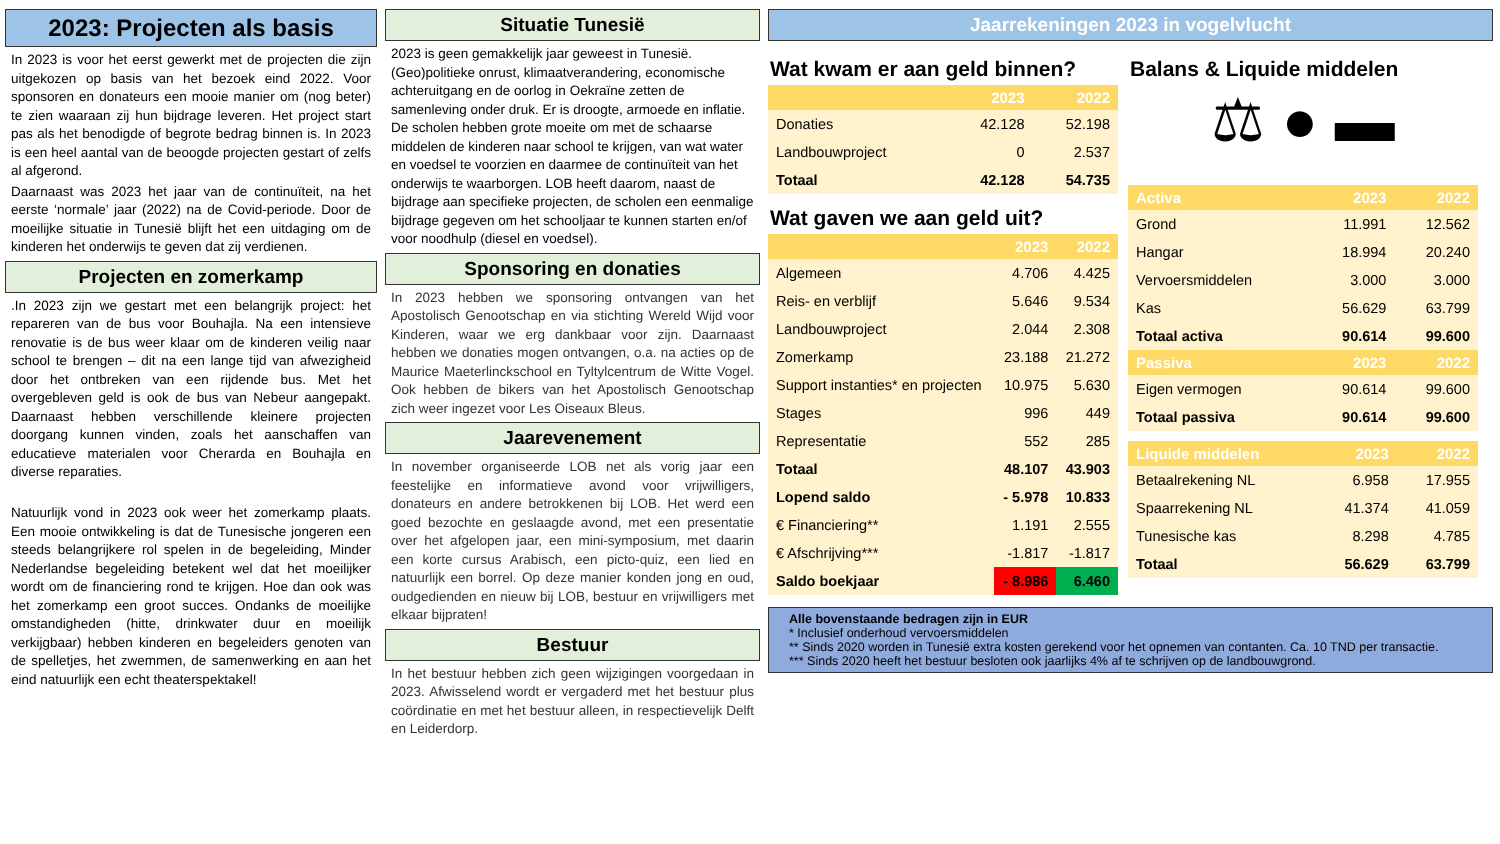2023: Projecten als basis
In 2023 is voor het eerst gewerkt met de projecten die zijn uitgekozen op basis van het bezoek eind 2022. Voor sponsoren en donateurs een mooie manier om (nog beter) te zien waaraan zij hun bijdrage leveren. Het project start pas als het benodigde of begrote bedrag binnen is. In 2023 is een heel aantal van de beoogde projecten gestart of zelfs al afgerond.
Daarnaast was 2023 het jaar van de continuïteit, na het eerste ‘normale’ jaar (2022) na de Covid-periode. Door de moeilijke situatie in Tunesië blijft het een uitdaging om de kinderen het onderwijs te geven dat zij verdienen.
Projecten en zomerkamp
.In 2023 zijn we gestart met een belangrijk project: het repareren van de bus voor Bouhajla. Na een intensieve renovatie is de bus weer klaar om de kinderen veilig naar school te brengen – dit na een lange tijd van afwezigheid door het ontbreken van een rijdende bus. Met het overgebleven geld is ook de bus van Nebeur aangepakt. Daarnaast hebben verschillende kleinere projecten doorgang kunnen vinden, zoals het aanschaffen van educatieve materialen voor Cherarda en Bouhajla en diverse reparaties.
Natuurlijk vond in 2023 ook weer het zomerkamp plaats. Een mooie ontwikkeling is dat de Tunesische jongeren een steeds belangrijkere rol spelen in de begeleiding, Minder Nederlandse begeleiding betekent wel dat het moeilijker wordt om de financiering rond te krijgen. Hoe dan ook was het zomerkamp een groot succes. Ondanks de moeilijke omstandigheden (hitte, drinkwater duur en moeilijk verkijgbaar) hebben kinderen en begeleiders genoten van de spelletjes, het zwemmen, de samenwerking en aan het eind natuurlijk een echt theaterspektakel!
Situatie Tunesië
2023 is geen gemakkelijk jaar geweest in Tunesië. (Geo)politieke onrust, klimaatverandering, economische achteruitgang en de oorlog in Oekraïne zetten de samenleving onder druk. Er is droogte, armoede en inflatie. De scholen hebben grote moeite om met de schaarse middelen de kinderen naar school te krijgen, van wat water en voedsel te voorzien en daarmee de continuïteit van het onderwijs te waarborgen. LOB heeft daarom, naast de bijdrage aan specifieke projecten, de scholen een eenmalige bijdrage gegeven om het schooljaar te kunnen starten en/of voor noodhulp (diesel en voedsel).
Sponsoring en donaties
In 2023 hebben we sponsoring ontvangen van het Apostolisch Genootschap en via stichting Wereld Wijd voor Kinderen, waar we erg dankbaar voor zijn. Daarnaast hebben we donaties mogen ontvangen, o.a. na acties op de Maurice Maeterlinckschool en Tyltylcentrum de Witte Vogel. Ook hebben de bikers van het Apostolisch Genootschap zich weer ingezet voor Les Oiseaux Bleus.
Jaarevenement
In november organiseerde LOB net als vorig jaar een feestelijke en informatieve avond voor vrijwilligers, donateurs en andere betrokkenen bij LOB. Het werd een goed bezochte en geslaagde avond, met een presentatie over het afgelopen jaar, een mini-symposium, met daarin een korte cursus Arabisch, een picto-quiz, een lied en natuurlijk een borrel. Op deze manier konden jong en oud, oudgedienden en nieuw bij LOB, bestuur en vrijwilligers met elkaar bijpraten!
Bestuur
In het bestuur hebben zich geen wijzigingen voorgedaan in 2023. Afwisselend wordt er vergaderd met het bestuur plus coördinatie en met het bestuur alleen, in respectievelijk Delft en Leiderdorp.
Jaarrekeningen 2023 in vogelvlucht
Wat kwam er aan geld binnen?
| | 2023 | 2022 |
| --- | --- | --- |
| Donaties | 42.128 | 52.198 |
| Landbouwproject | 0 | 2.537 |
| Totaal | 42.128 | 54.735 |
Wat gaven we aan geld uit?
| | 2023 | 2022 |
| --- | --- | --- |
| Algemeen | 4.706 | 4.425 |
| Reis- en verblijf | 5.646 | 9.534 |
| Landbouwproject | 2.044 | 2.308 |
| Zomerkamp | 23.188 | 21.272 |
| Support instanties* en projecten | 10.975 | 5.630 |
| Stages | 996 | 449 |
| Representatie | 552 | 285 |
| Totaal | 48.107 | 43.903 |
| Lopend saldo | - 5.978 | 10.833 |
| € Financiering** | 1.191 | 2.555 |
| € Afschrijving*** | -1.817 | -1.817 |
| Saldo boekjaar | - 8.986 | 6.460 |
Balans & Liquide middelen
⚖ ● ▬
| Activa | 2023 | 2022 |
| --- | --- | --- |
| Grond | 11.991 | 12.562 |
| Hangar | 18.994 | 20.240 |
| Vervoersmiddelen | 3.000 | 3.000 |
| Kas | 56.629 | 63.799 |
| Totaal activa | 90.614 | 99.600 |
| Passiva | 2023 | 2022 |
| Eigen vermogen | 90.614 | 99.600 |
| Totaal passiva | 90.614 | 99.600 |
| Liquide middelen | 2023 | 2022 |
| --- | --- | --- |
| Betaalrekening NL | 6.958 | 17.955 |
| Spaarrekening NL | 41.374 | 41.059 |
| Tunesische kas | 8.298 | 4.785 |
| Totaal | 56.629 | 63.799 |
Alle bovenstaande bedragen zijn in EUR
* Inclusief onderhoud vervoersmiddelen
** Sinds 2020 worden in Tunesië extra kosten gerekend voor het opnemen van contanten. Ca. 10 TND per transactie.
*** Sinds 2020 heeft het bestuur besloten ook jaarlijks 4% af te schrijven op de landbouwgrond.